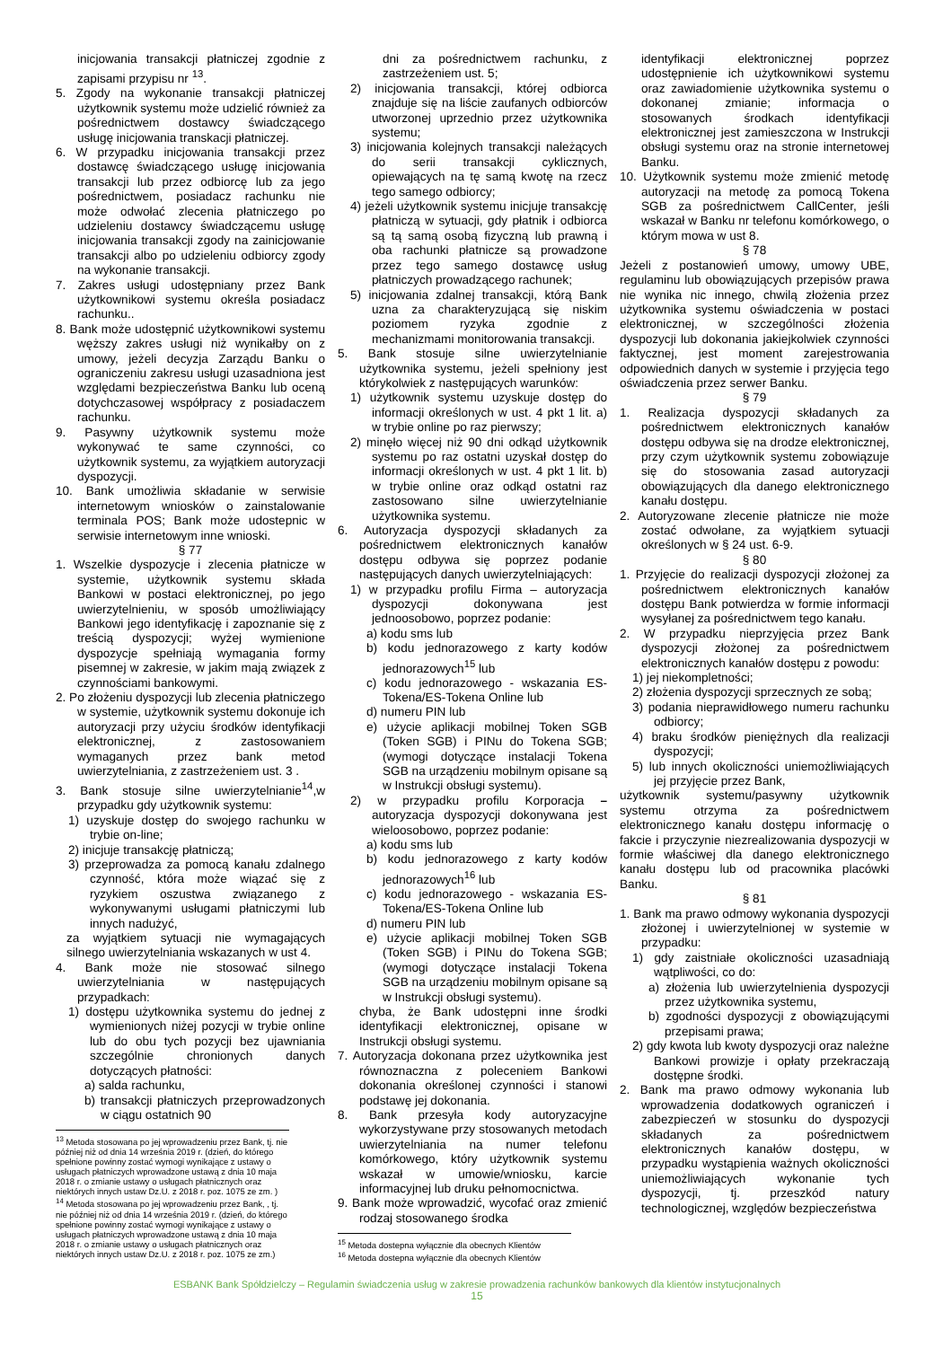inicjowania transakcji płatniczej zgodnie z zapisami przypisu nr <sup>13</sup>.
5. Zgody na wykonanie transakcji płatniczej użytkownik systemu może udzielić również za pośrednictwem dostawcy świadczącego usługę inicjowania transkacji płatniczej.
6. W przypadku inicjowania transakcji przez dostawcę świadczącego usługę inicjowania transakcji lub przez odbiorcę lub za jego pośrednictwem, posiadacz rachunku nie może odwołać zlecenia płatniczego po udzieleniu dostawcy świadczącemu usługę inicjowania transakcji zgody na zainicjowanie transakcji albo po udzieleniu odbiorcy zgody na wykonanie transakcji.
7. Zakres usługi udostępniany przez Bank użytkownikowi systemu określa posiadacz rachunku..
8. Bank może udostępnić użytkownikowi systemu węższy zakres usługi niż wynikałby on z umowy, jeżeli decyzja Zarządu Banku o ograniczeniu zakresu usługi uzasadniona jest względami bezpieczeństwa Banku lub oceną dotychczasowej współpracy z posiadaczem rachunku.
9. Pasywny użytkownik systemu może wykonywać te same czynności, co użytkownik systemu, za wyjątkiem autoryzacji dyspozycji.
10. Bank umożliwia składanie w serwisie internetowym wniosków o zainstalowanie terminala POS; Bank może udostepnic w serwisie internetowym inne wnioski.
§ 77
1. Wszelkie dyspozycje i zlecenia płatnicze w systemie, użytkownik systemu składa Bankowi w postaci elektronicznej, po jego uwierzytelnieniu, w sposób umożliwiający Bankowi jego identyfikację i zapoznanie się z treścią dyspozycji; wyżej wymienione dyspozycje spełniają wymagania formy pisemnej w zakresie, w jakim mają związek z czynnościami bankowymi.
2. Po złożeniu dyspozycji lub zlecenia płatniczego w systemie, użytkownik systemu dokonuje ich autoryzacji przy użyciu środków identyfikacji elektronicznej, z zastosowaniem wymaganych przez bank metod uwierzytelniania, z zastrzeżeniem ust. 3 .
3. Bank stosuje silne uwierzytelnianie<sup>14</sup>,w przypadku gdy użytkownik systemu:
1) uzyskuje dostęp do swojego rachunku w trybie on-line;
2) inicjuje transakcję płatniczą;
3) przeprowadza za pomocą kanału zdalnego czynność, która może wiązać się z ryzykiem oszustwa związanego z wykonywanymi usługami płatniczymi lub innych nadużyć,
za wyjątkiem sytuacji nie wymagających silnego uwierzytelniania wskazanych w ust 4.
4. Bank może nie stosować silnego uwierzytelniania w następujących przypadkach:
1) dostępu użytkownika systemu do jednej z wymienionych niżej pozycji w trybie online lub do obu tych pozycji bez ujawniania szczególnie chronionych danych dotyczących płatności:
a) salda rachunku,
b) transakcji płatniczych przeprowadzonych w ciągu ostatnich 90
<sup>13</sup> Metoda stosowana po jej wprowadzeniu przez Bank, tj. nie później niż od dnia 14 września 2019 r. (dzień, do którego spełnione powinny zostać wymogi wynikające z ustawy o usługach płatniczych wprowadzone ustawą z dnia 10 maja 2018 r. o zmianie ustawy o usługach płatnicznych oraz niektórych innych ustaw Dz.U. z 2018 r. poz. 1075 ze zm. )
<sup>14</sup> Metoda stosowana po jej wprowadzeniu przez Bank, , tj. nie później niż od dnia 14 września 2019 r. (dzień, do którego spełnione powinny zostać wymogi wynikające z ustawy o usługach płatniczych wprowadzone ustawą z dnia 10 maja 2018 r. o zmianie ustawy o usługach płatnicznych oraz niektórych innych ustaw Dz.U. z 2018 r. poz. 1075 ze zm.)
dni za pośrednictwem rachunku, z zastrzeżeniem ust. 5;
2) inicjowania transakcji, której odbiorca znajduje się na liście zaufanych odbiorców utworzonej uprzednio przez użytkownika systemu;
3) inicjowania kolejnych transakcji należących do serii transakcji cyklicznych, opiewających na tę samą kwotę na rzecz tego samego odbiorcy;
4) jeżeli użytkownik systemu inicjuje transakcję płatniczą w sytuacji, gdy płatnik i odbiorca są tą samą osobą fizyczną lub prawną i oba rachunki płatnicze są prowadzone przez tego samego dostawcę usług płatniczych prowadzącego rachunek;
5) inicjowania zdalnej transakcji, którą Bank uzna za charakteryzującą się niskim poziomem ryzyka zgodnie z mechanizmami monitorowania transakcji.
5. Bank stosuje silne uwierzytelnianie użytkownika systemu, jeżeli spełniony jest którykolwiek z następujących warunków:
1) użytkownik systemu uzyskuje dostęp do informacji określonych w ust. 4 pkt 1 lit. a) w trybie online po raz pierwszy;
2) minęło więcej niż 90 dni odkąd użytkownik systemu po raz ostatni uzyskał dostęp do informacji określonych w ust. 4 pkt 1 lit. b) w trybie online oraz odkąd ostatni raz zastosowano silne uwierzytelnianie użytkownika systemu.
6. Autoryzacja dyspozycji składanych za pośrednictwem elektronicznych kanałów dostępu odbywa się poprzez podanie następujących danych uwierzytelniających:
1) w przypadku profilu Firma – autoryzacja dyspozycji dokonywana jest jednoosobowo, poprzez podanie:
a) kodu sms lub
b) kodu jednorazowego z karty kodów jednorazowych<sup>15</sup> lub
c) kodu jednorazowego - wskazania ES-Tokena/ES-Tokena Online lub
d) numeru PIN lub
e) użycie aplikacji mobilnej Token SGB (Token SGB) i PINu do Tokena SGB; (wymogi dotyczące instalacji Tokena SGB na urządzeniu mobilnym opisane są w Instrukcji obsługi systemu).
2) w przypadku profilu Korporacja – autoryzacja dyspozycji dokonywana jest wieloosobowo, poprzez podanie:
a) kodu sms lub
b) kodu jednorazowego z karty kodów jednorazowych<sup>16</sup> lub
c) kodu jednorazowego - wskazania ES-Tokena/ES-Tokena Online lub
d) numeru PIN lub
e) użycie aplikacji mobilnej Token SGB (Token SGB) i PINu do Tokena SGB; (wymogi dotyczące instalacji Tokena SGB na urządzeniu mobilnym opisane są w Instrukcji obsługi systemu).
chyba, że Bank udostępni inne środki identyfikacji elektronicznej, opisane w Instrukcji obsługi systemu.
7. Autoryzacja dokonana przez użytkownika jest równoznaczna z poleceniem Bankowi dokonania określonej czynności i stanowi podstawę jej dokonania.
8. Bank przesyła kody autoryzacyjne wykorzystywane przy stosowanych metodach uwierzytelniania na numer telefonu komórkowego, który użytkownik systemu wskazał w umowie/wniosku, karcie informacyjnej lub druku pełnomocnictwa.
9. Bank może wprowadzić, wycofać oraz zmienić rodzaj stosowanego środka
<sup>15</sup> Metoda dostepna wyłącznie dla obecnych Klientów
<sup>16</sup> Metoda dostepna wyłącznie dla obecnych Klientów
identyfikacji elektronicznej poprzez udostępnienie ich użytkownikowi systemu oraz zawiadomienie użytkownika systemu o dokonanej zmianie; informacja o stosowanych środkach identyfikacji elektronicznej jest zamieszczona w Instrukcji obsługi systemu oraz na stronie internetowej Banku.
10. Użytkownik systemu może zmienić metodę autoryzacji na metodę za pomocą Tokena SGB za pośrednictwem CallCenter, jeśli wskazał w Banku nr telefonu komórkowego, o którym mowa w ust 8.
§ 78
Jeżeli z postanowień umowy, umowy UBE, regulaminu lub obowiązujących przepisów prawa nie wynika nic innego, chwilą złożenia przez użytkownika systemu oświadczenia w postaci elektronicznej, w szczególności złożenia dyspozycji lub dokonania jakiejkolwiek czynności faktycznej, jest moment zarejestrowania odpowiednich danych w systemie i przyjęcia tego oświadczenia przez serwer Banku.
§ 79
1. Realizacja dyspozycji składanych za pośrednictwem elektronicznych kanałów dostępu odbywa się na drodze elektronicznej, przy czym użytkownik systemu zobowiązuje się do stosowania zasad autoryzacji obowiązujących dla danego elektronicznego kanału dostępu.
2. Autoryzowane zlecenie płatnicze nie może zostać odwołane, za wyjątkiem sytuacji określonych w § 24 ust. 6-9.
§ 80
1. Przyjęcie do realizacji dyspozycji złożonej za pośrednictwem elektronicznych kanałów dostępu Bank potwierdza w formie informacji wysyłanej za pośrednictwem tego kanału.
2. W przypadku nieprzyjęcia przez Bank dyspozycji złożonej za pośrednictwem elektronicznych kanałów dostępu z powodu:
1) jej niekompletności;
2) złożenia dyspozycji sprzecznych ze sobą;
3) podania nieprawidłowego numeru rachunku odbiorcy;
4) braku środków pieniężnych dla realizacji dyspozycji;
5) lub innych okoliczności uniemożliwiających jej przyjęcie przez Bank,
użytkownik systemu/pasywny użytkownik systemu otrzyma za pośrednictwem elektronicznego kanału dostępu informację o fakcie i przyczynie niezrealizowania dyspozycji w formie właściwej dla danego elektronicznego kanału dostępu lub od pracownika placówki Banku.
§ 81
1. Bank ma prawo odmowy wykonania dyspozycji złożonej i uwierzytelnionej w systemie w przypadku:
1) gdy zaistniałe okoliczności uzasadniają wątpliwości, co do:
a) złożenia lub uwierzytelnienia dyspozycji przez użytkownika systemu,
b) zgodności dyspozycji z obowiązującymi przepisami prawa;
2) gdy kwota lub kwoty dyspozycji oraz należne Bankowi prowizje i opłaty przekraczają dostępne środki.
2. Bank ma prawo odmowy wykonania lub wprowadzenia dodatkowych ograniczeń i zabezpieczeń w stosunku do dyspozycji składanych za pośrednictwem elektronicznych kanałów dostępu, w przypadku wystąpienia ważnych okoliczności uniemożliwiających wykonanie tych dyspozycji, tj. przeszkód natury technologicznej, względów bezpieczeństwa
ESBANK Bank Spółdzielczy – Regulamin świadczenia usług w zakresie prowadzenia rachunków bankowych dla klientów instytucjonalnych
15